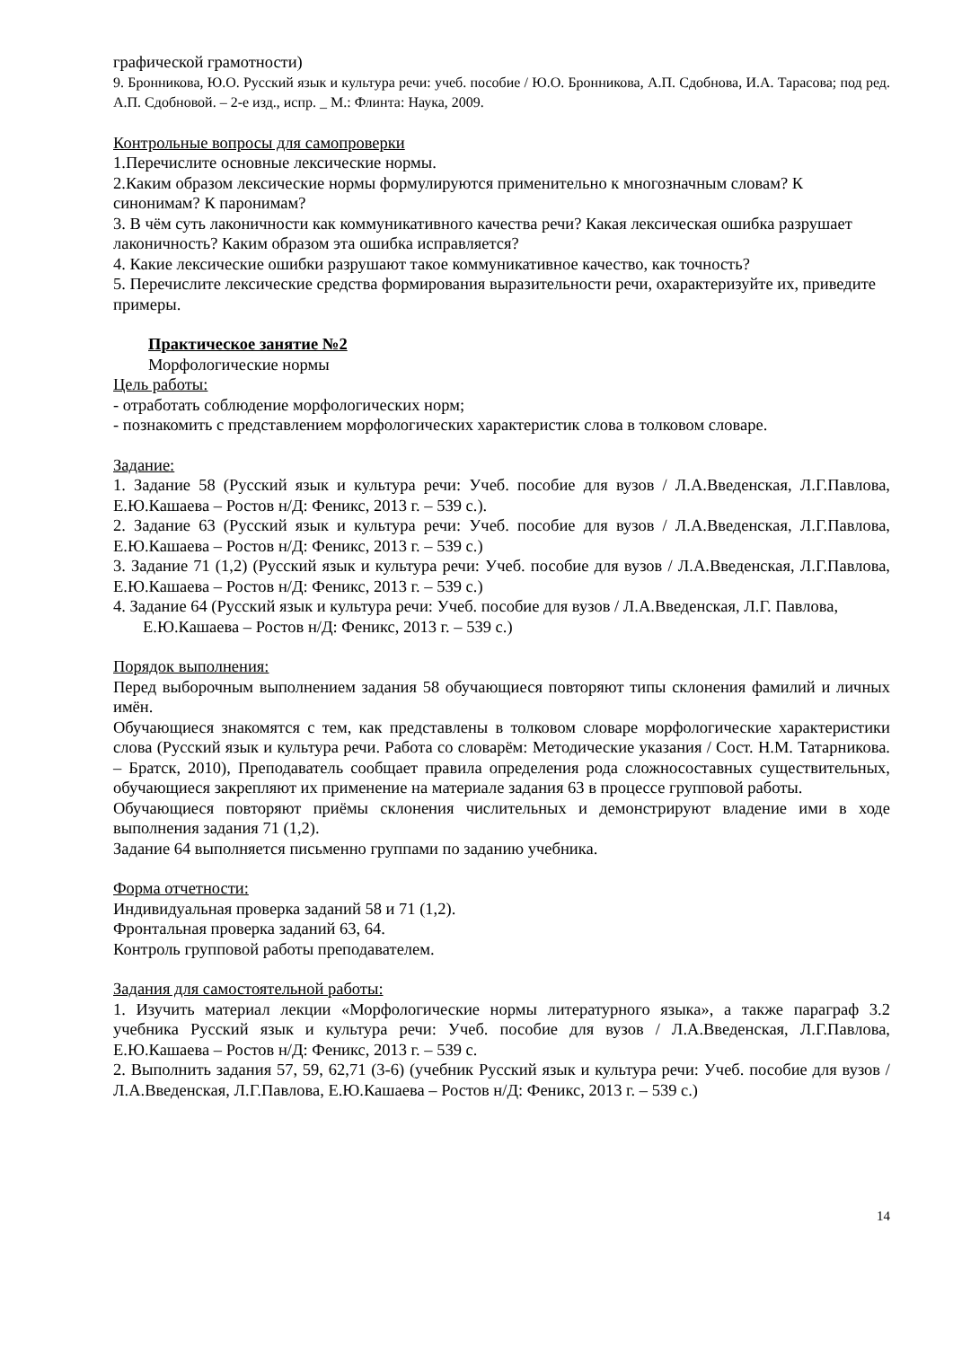графической грамотности)
9. Бронникова, Ю.О. Русский язык и культура речи: учеб. пособие / Ю.О. Бронникова, А.П. Сдобнова, И.А. Тарасова; под ред. А.П. Сдобновой. – 2-е изд., испр. _ М.: Флинта: Наука, 2009.
Контрольные вопросы для самопроверки
1.Перечислите основные лексические нормы.
2.Каким образом лексические нормы формулируются применительно к многозначным словам? К синонимам? К паронимам?
3. В чём суть лаконичности как коммуникативного качества речи? Какая лексическая ошибка разрушает лаконичность? Каким образом эта ошибка исправляется?
4. Какие лексические ошибки разрушают такое коммуникативное качество, как точность?
5. Перечислите лексические средства формирования выразительности речи, охарактеризуйте их, приведите примеры.
Практическое занятие №2
Морфологические нормы
Цель работы:
- отработать соблюдение морфологических норм;
- познакомить с представлением морфологических характеристик слова в толковом словаре.
Задание:
1. Задание 58 (Русский язык и культура речи: Учеб. пособие для вузов / Л.А.Введенская, Л.Г.Павлова, Е.Ю.Кашаева – Ростов н/Д: Феникс, 2013 г. – 539 с.).
2. Задание 63 (Русский язык и культура речи: Учеб. пособие для вузов / Л.А.Введенская, Л.Г.Павлова, Е.Ю.Кашаева – Ростов н/Д: Феникс, 2013 г. – 539 с.)
3. Задание 71 (1,2) (Русский язык и культура речи: Учеб. пособие для вузов / Л.А.Введенская, Л.Г.Павлова, Е.Ю.Кашаева – Ростов н/Д: Феникс, 2013 г. – 539 с.)
4. Задание 64 (Русский язык и культура речи: Учеб. пособие для вузов / Л.А.Введенская, Л.Г. Павлова, Е.Ю.Кашаева – Ростов н/Д: Феникс, 2013 г. – 539 с.)
Порядок выполнения:
Перед выборочным выполнением задания 58 обучающиеся повторяют типы склонения фамилий и личных имён.
Обучающиеся знакомятся с тем, как представлены в толковом словаре морфологические характеристики слова (Русский язык и культура речи. Работа со словарём: Методические указания / Сост. Н.М. Татарникова. – Братск, 2010), Преподаватель сообщает правила определения рода сложносоставных существительных, обучающиеся закрепляют их применение на материале задания 63 в процессе групповой работы.
Обучающиеся повторяют приёмы склонения числительных и демонстрируют владение ими в ходе выполнения задания 71 (1,2).
Задание 64 выполняется письменно группами по заданию учебника.
Форма отчетности:
Индивидуальная проверка заданий 58 и 71 (1,2).
Фронтальная проверка заданий 63, 64.
Контроль групповой работы преподавателем.
Задания для самостоятельной работы:
1. Изучить материал лекции «Морфологические нормы литературного языка», а также параграф 3.2 учебника Русский язык и культура речи: Учеб. пособие для вузов / Л.А.Введенская, Л.Г.Павлова, Е.Ю.Кашаева – Ростов н/Д: Феникс, 2013 г. – 539 с.
2. Выполнить задания 57, 59, 62,71 (3-6) (учебник Русский язык и культура речи: Учеб. пособие для вузов / Л.А.Введенская, Л.Г.Павлова, Е.Ю.Кашаева – Ростов н/Д: Феникс, 2013 г. – 539 с.)
14